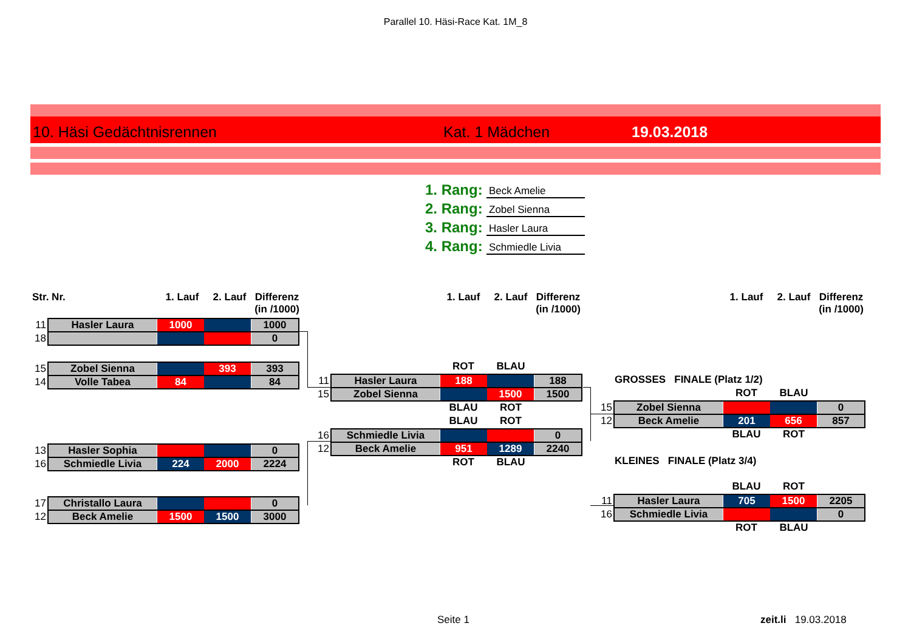Parallel 10. Häsi-Race Kat. 1M_8
10. Häsi Gedächtnisrennen Kat. 1 Mädchen 19.03.2018
1. Rang: Beck Amelie
2. Rang: Zobel Sienna
3. Rang: Hasler Laura
4. Rang: Schmiedle Livia
Str. Nr. 1. Lauf 2. Lauf Differenz
(in /1000)
| 11 | Hasler Laura | 1000 | | 1000 |
| 18 | | | | 0 |
| 15 | Zobel Sienna | | 393 | 393 |
| 14 | Volle Tabea | 84 | | 84 |
| 13 | Hasler Sophia | | | 0 |
| 16 | Schmiedle Livia | 224 | 2000 | 2224 |
| 17 | Christallo Laura | | | 0 |
| 12 | Beck Amelie | 1500 | 1500 | 3000 |
1. Lauf 2. Lauf Differenz
(in /1000)
ROT BLAU
| 11 | Hasler Laura | 188 | | 188 |
| 15 | Zobel Sienna | | 1500 | 1500 |
BLAU ROT
BLAU ROT
| 16 | Schmiedle Livia | | | 0 |
| 12 | Beck Amelie | 951 | 1289 | 2240 |
ROT BLAU
1. Lauf 2. Lauf Differenz
(in /1000)
GROSSES FINALE (Platz 1/2)
ROT BLAU
| 15 | Zobel Sienna | | | 0 |
| 12 | Beck Amelie | 201 | 656 | 857 |
BLAU ROT
KLEINES FINALE (Platz 3/4)
BLAU ROT
| 11 | Hasler Laura | 705 | 1500 | 2205 |
| 16 | Schmiedle Livia | | | 0 |
ROT BLAU
Seite 1 zeit.li 19.03.2018